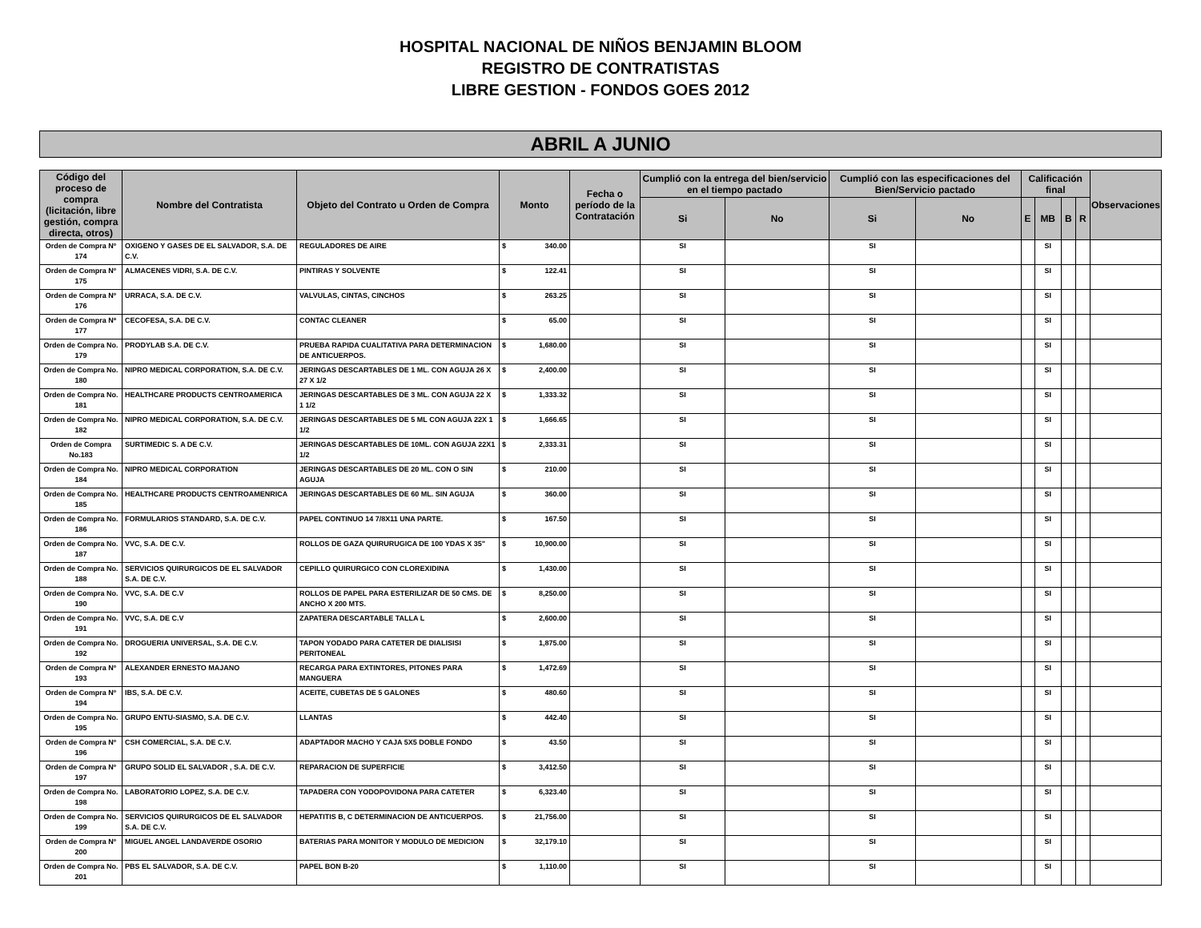HOSPITAL NACIONAL DE NIÑOS BENJAMIN BLOOM
REGISTRO DE CONTRATISTAS
LIBRE GESTION - FONDOS GOES 2012
ABRIL A JUNIO
| Código del proceso de compra (licitación, libre gestión, compra directa, otros) | Nombre del Contratista | Objeto del Contrato u Orden de Compra | Monto | Fecha o período de la Contratación | Cumplió con la entrega del bien/servicio en el tiempo pactado | | Cumplió con las especificaciones del Bien/Servicio pactado | | Calificación final | | | | Observaciones |
| --- | --- | --- | --- | --- | --- | --- | --- | --- | --- | --- | --- | --- | --- |
| | | | | | Si | No | Si | No | E | MB | B | R | |
| Orden de Compra Nº 174 | OXIGENO Y GASES DE EL SALVADOR, S.A. DE C.V. | REGULADORES DE AIRE | $ 340.00 | | SI | | SI | | | SI | | | |
| Orden de Compra Nº 175 | ALMACENES VIDRI, S.A. DE C.V. | PINTIRAS Y SOLVENTE | $ 122.41 | | SI | | SI | | | SI | | | |
| Orden de Compra Nº 176 | URRACA, S.A. DE C.V. | VALVULAS, CINTAS, CINCHOS | $ 263.25 | | SI | | SI | | | SI | | | |
| Orden de Compra Nª 177 | CECOFESA, S.A. DE C.V. | CONTAC CLEANER | $ 65.00 | | SI | | SI | | | SI | | | |
| Orden de Compra No. 179 | PRODYLAB S.A. DE C.V. | PRUEBA RAPIDA CUALITATIVA PARA DETERMINACION DE ANTICUERPOS. | $ 1,680.00 | | SI | | SI | | | SI | | | |
| Orden de Compra No. 180 | NIPRO MEDICAL CORPORATION, S.A. DE C.V. | JERINGAS DESCARTABLES DE 1 ML. CON AGUJA 26 X 27 X 1/2 | $ 2,400.00 | | SI | | SI | | | SI | | | |
| Orden de Compra No. 181 | HEALTHCARE PRODUCTS CENTROAMERICA | JERINGAS DESCARTABLES DE 3 ML. CON AGUJA 22 X 1 1/2 | $ 1,333.32 | | SI | | SI | | | SI | | | |
| Orden de Compra No. 182 | NIPRO MEDICAL CORPORATION, S.A. DE C.V. | JERINGAS DESCARTABLES DE 5 ML CON AGUJA 22X 1 1/2 | $ 1,666.65 | | SI | | SI | | | SI | | | |
| Orden de Compra No.183 | SURTIMEDIC S. A DE C.V. | JERINGAS DESCARTABLES DE 10ML. CON AGUJA 22X1 1/2 | $ 2,333.31 | | SI | | SI | | | SI | | | |
| Orden de Compra No. 184 | NIPRO MEDICAL CORPORATION | JERINGAS DESCARTABLES DE 20 ML. CON O SIN AGUJA | $ 210.00 | | SI | | SI | | | SI | | | |
| Orden de Compra No. 185 | HEALTHCARE PRODUCTS CENTROAMENRICA | JERINGAS DESCARTABLES DE 60 ML. SIN AGUJA | $ 360.00 | | SI | | SI | | | SI | | | |
| Orden de Compra No. 186 | FORMULARIOS STANDARD, S.A. DE C.V. | PAPEL CONTINUO 14 7/8X11 UNA PARTE. | $ 167.50 | | SI | | SI | | | SI | | | |
| Orden de Compra No. 187 | VVC, S.A. DE C.V. | ROLLOS DE GAZA QUIRURUGICA DE 100 YDAS X 35" | $ 10,900.00 | | SI | | SI | | | SI | | | |
| Orden de Compra No. 188 | SERVICIOS QUIRURGICOS DE EL SALVADOR S.A. DE C.V. | CEPILLO QUIRURGICO CON CLOREXIDINA | $ 1,430.00 | | SI | | SI | | | SI | | | |
| Orden de Compra No. 190 | VVC, S.A. DE C.V | ROLLOS DE PAPEL PARA ESTERILIZAR DE 50 CMS. DE ANCHO X 200 MTS. | $ 8,250.00 | | SI | | SI | | | SI | | | |
| Orden de Compra No. 191 | VVC, S.A. DE C.V | ZAPATERA DESCARTABLE TALLA L | $ 2,600.00 | | SI | | SI | | | SI | | | |
| Orden de Compra No. 192 | DROGUERIA UNIVERSAL, S.A. DE C.V. | TAPON YODADO PARA CATETER DE DIALISISI PERITONEAL | $ 1,875.00 | | SI | | SI | | | SI | | | |
| Orden de Compra Nº 193 | ALEXANDER ERNESTO MAJANO | RECARGA PARA EXTINTORES, PITONES PARA MANGUERA | $ 1,472.69 | | SI | | SI | | | SI | | | |
| Orden de Compra Nº 194 | IBS, S.A. DE C.V. | ACEITE, CUBETAS DE 5 GALONES | $ 480.60 | | SI | | SI | | | SI | | | |
| Orden de Compra No. 195 | GRUPO ENTU-SIASMO, S.A. DE C.V. | LLANTAS | $ 442.40 | | SI | | SI | | | SI | | | |
| Orden de Compra Nº 196 | CSH COMERCIAL, S.A. DE C.V. | ADAPTADOR MACHO Y CAJA 5X5 DOBLE FONDO | $ 43.50 | | SI | | SI | | | SI | | | |
| Orden de Compra Nº 197 | GRUPO SOLID EL SALVADOR , S.A. DE C.V. | REPARACION DE SUPERFICIE | $ 3,412.50 | | SI | | SI | | | SI | | | |
| Orden de Compra No. 198 | LABORATORIO LOPEZ, S.A. DE C.V. | TAPADERA CON YODOPOVIDONA PARA CATETER | $ 6,323.40 | | SI | | SI | | | SI | | | |
| Orden de Compra No. 199 | SERVICIOS QUIRURGICOS DE EL SALVADOR S.A. DE C.V. | HEPATITIS B, C DETERMINACION DE ANTICUERPOS. | $ 21,756.00 | | SI | | SI | | | SI | | | |
| Orden de Compra Nº 200 | MIGUEL ANGEL LANDAVERDE OSORIO | BATERIAS PARA MONITOR Y MODULO DE MEDICION | $ 32,179.10 | | SI | | SI | | | SI | | | |
| Orden de Compra No. 201 | PBS EL SALVADOR, S.A. DE C.V. | PAPEL BON B-20 | $ 1,110.00 | | SI | | SI | | | SI | | | |